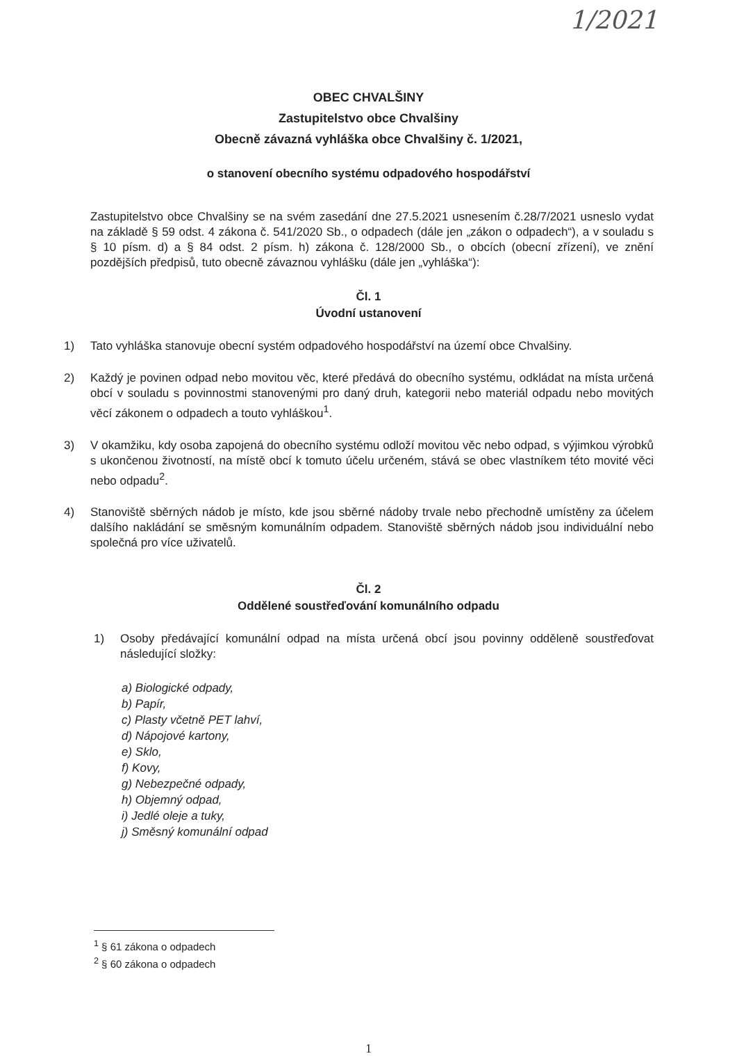1/2021
OBEC CHVALŠINY
Zastupitelstvo obce Chvalšiny
Obecně závazná vyhláška obce Chvalšiny č. 1/2021,
o stanovení obecního systému odpadového hospodářství
Zastupitelstvo obce Chvalšiny se na svém zasedání dne 27.5.2021 usnesením č.28/7/2021 usneslo vydat na základě § 59 odst. 4 zákona č. 541/2020 Sb., o odpadech (dále jen „zákon o odpadech“), a v souladu s § 10 písm. d) a § 84 odst. 2 písm. h) zákona č. 128/2000 Sb., o obcích (obecní zřízení), ve znění pozdějších předpisů, tuto obecně závaznou vyhlášku (dále jen „vyhláška“):
Čl. 1
Úvodní ustanovení
1) Tato vyhláška stanovuje obecní systém odpadového hospodářství na území obce Chvalšiny.
2) Každý je povinen odpad nebo movitou věc, které předává do obecního systému, odkládat na místa určená obcí v souladu s povinnostmi stanovenými pro daný druh, kategorii nebo materiál odpadu nebo movitých věcí zákonem o odpadech a touto vyhláškou<sup>1</sup>.
3) V okamžiku, kdy osoba zapojená do obecního systému odloží movitou věc nebo odpad, s výjimkou výrobků s ukončenou životností, na místě obcí k tomuto účelu určeném, stává se obec vlastníkem této movité věci nebo odpadu<sup>2</sup>.
4) Stanoviště sběrných nádob je místo, kde jsou sběrné nádoby trvale nebo přechodně umístěny za účelem dalšího nakládání se směsným komunálním odpadem. Stanoviště sběrných nádob jsou individuální nebo společná pro více uživatelů.
Čl. 2
Oddělené soustřeďování komunálního odpadu
1) Osoby předávající komunální odpad na místa určená obcí jsou povinny odděleně soustřeďovat následující složky:
a) Biologické odpady,
b) Papír,
c) Plasty včetně PET lahví,
d) Nápojové kartony,
e) Sklo,
f) Kovy,
g) Nebezpečné odpady,
h) Objemný odpad,
i) Jedlé oleje a tuky,
j) Směsný komunální odpad
<sup>1</sup> § 61 zákona o odpadech
<sup>2</sup> § 60 zákona o odpadech
1